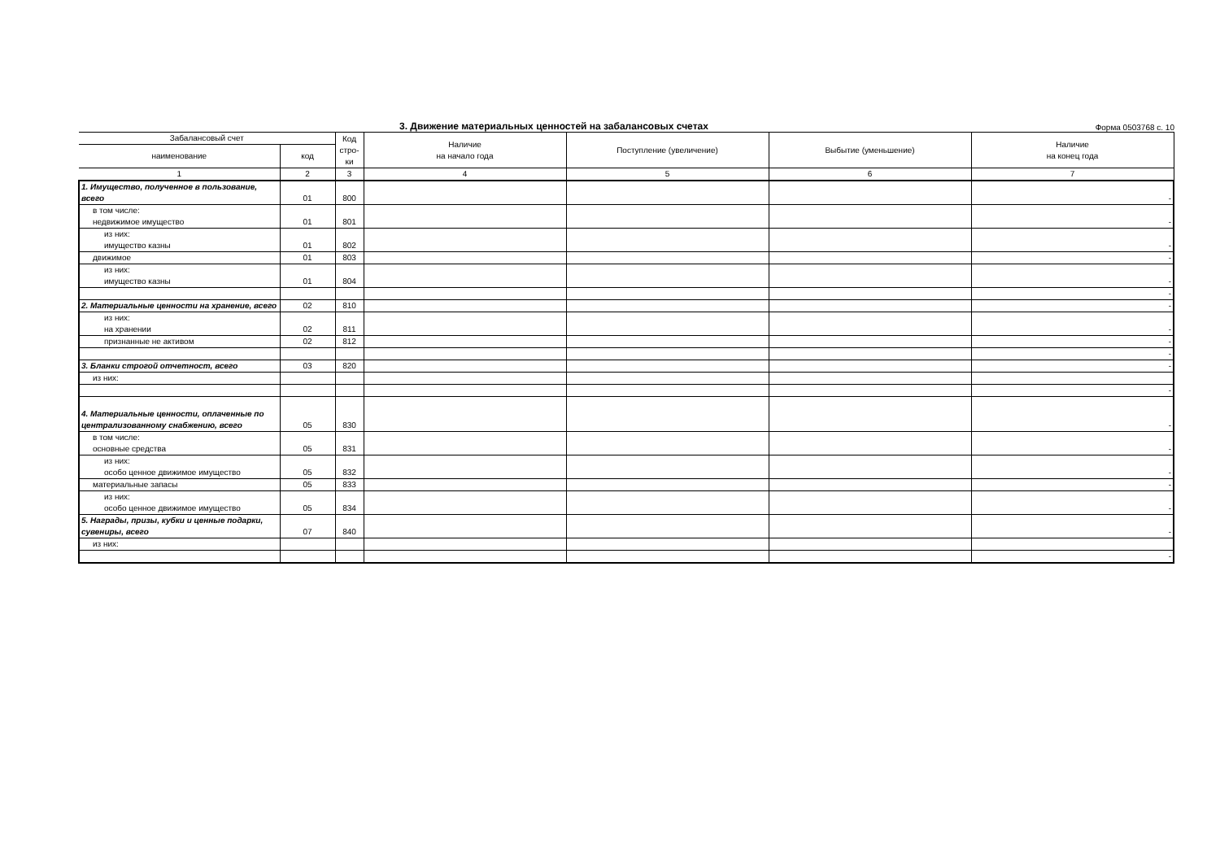3. Движение материальных ценностей на забалансовых счетах Форма 0503768 с. 10
| Забалансовый счет | | Код стро- ки | Наличие на начало года | Поступление (увеличение) | Выбытие (уменьшение) | Наличие на конец года |
| --- | --- | --- | --- | --- | --- | --- |
| наименование | код | | | | | |
| 1 | 2 | 3 | 4 | 5 | 6 | 7 |
| 1. Имущество, полученное в пользование, всего | 01 | 800 | | | | - |
| в том числе: недвижимое имущество | 01 | 801 | | | | - |
| из них: имущество казны | 01 | 802 | | | | - |
| движимое | 01 | 803 | | | | - |
| из них: имущество казны | 01 | 804 | | | | - |
| | | | | | | - |
| 2. Материальные ценности на хранение, всего | 02 | 810 | | | | - |
| из них: на хранении | 02 | 811 | | | | - |
| признанные не активом | 02 | 812 | | | | - |
| | | | | | | - |
| 3. Бланки строгой отчетност, всего | 03 | 820 | | | | - |
| из них: | | | | | | |
| | | | | | | - |
| 4. Материальные ценности, оплаченные по централизованному снабжению, всего | 05 | 830 | | | | - |
| в том числе: основные средства | 05 | 831 | | | | - |
| из них: особо ценное движимое имущество | 05 | 832 | | | | - |
| материальные запасы | 05 | 833 | | | | - |
| из них: особо ценное движимое имущество | 05 | 834 | | | | - |
| 5. Награды, призы, кубки и ценные подарки, сувениры, всего | 07 | 840 | | | | - |
| из них: | | | | | | |
| | | | | | | - |